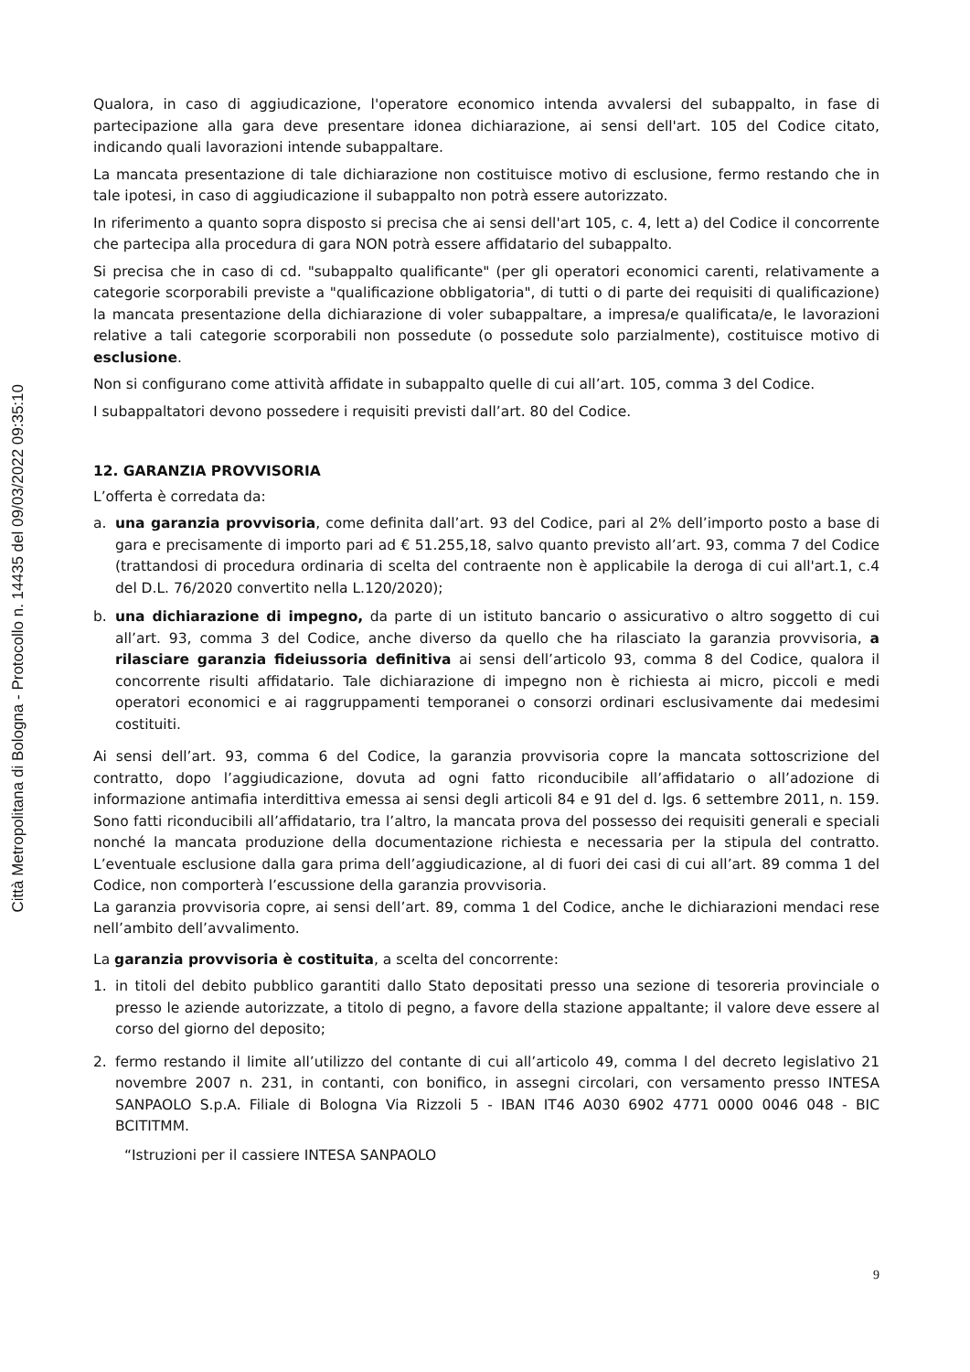Città Metropolitana di Bologna - Protocollo n. 14435 del 09/03/2022 09:35:10
Qualora, in caso di aggiudicazione, l'operatore economico intenda avvalersi del subappalto, in fase di partecipazione alla gara deve presentare idonea dichiarazione, ai sensi dell'art. 105 del Codice citato, indicando quali lavorazioni intende subappaltare.
La mancata presentazione di tale dichiarazione non costituisce motivo di esclusione, fermo restando che in tale ipotesi, in caso di aggiudicazione il subappalto non potrà essere autorizzato.
In riferimento a quanto sopra disposto si precisa che ai sensi dell'art 105, c. 4, lett a) del Codice il concorrente che partecipa alla procedura di gara NON potrà essere affidatario del subappalto.
Si precisa che in caso di cd. "subappalto qualificante" (per gli operatori economici carenti, relativamente a categorie scorporabili previste a "qualificazione obbligatoria", di tutti o di parte dei requisiti di qualificazione) la mancata presentazione della dichiarazione di voler subappaltare, a impresa/e qualificata/e, le lavorazioni relative a tali categorie scorporabili non possedute (o possedute solo parzialmente), costituisce motivo di esclusione.
Non si configurano come attività affidate in subappalto quelle di cui all’art. 105, comma 3 del Codice.
I subappaltatori devono possedere i requisiti previsti dall’art. 80 del Codice.
12. GARANZIA PROVVISORIA
L’offerta è corredata da:
a. una garanzia provvisoria, come definita dall’art. 93 del Codice, pari al 2% dell’importo posto a base di gara e precisamente di importo pari ad € 51.255,18, salvo quanto previsto all’art. 93, comma 7 del Codice (trattandosi di procedura ordinaria di scelta del contraente non è applicabile la deroga di cui all'art.1, c.4 del D.L. 76/2020 convertito nella L.120/2020);
b. una dichiarazione di impegno, da parte di un istituto bancario o assicurativo o altro soggetto di cui all’art. 93, comma 3 del Codice, anche diverso da quello che ha rilasciato la garanzia provvisoria, a rilasciare garanzia fideiussoria definitiva ai sensi dell’articolo 93, comma 8 del Codice, qualora il concorrente risulti affidatario. Tale dichiarazione di impegno non è richiesta ai micro, piccoli e medi operatori economici e ai raggruppamenti temporanei o consorzi ordinari esclusivamente dai medesimi costituiti.
Ai sensi dell’art. 93, comma 6 del Codice, la garanzia provvisoria copre la mancata sottoscrizione del contratto, dopo l’aggiudicazione, dovuta ad ogni fatto riconducibile all’affidatario o all’adozione di informazione antimafia interdittiva emessa ai sensi degli articoli 84 e 91 del d. lgs. 6 settembre 2011, n. 159. Sono fatti riconducibili all’affidatario, tra l’altro, la mancata prova del possesso dei requisiti generali e speciali nonché la mancata produzione della documentazione richiesta e necessaria per la stipula del contratto. L’eventuale esclusione dalla gara prima dell’aggiudicazione, al di fuori dei casi di cui all’art. 89 comma 1 del Codice, non comporterà l’escussione della garanzia provvisoria.
La garanzia provvisoria copre, ai sensi dell’art. 89, comma 1 del Codice, anche le dichiarazioni mendaci rese nell’ambito dell’avvalimento.
La garanzia provvisoria è costituita, a scelta del concorrente:
1. in titoli del debito pubblico garantiti dallo Stato depositati presso una sezione di tesoreria provinciale o presso le aziende autorizzate, a titolo di pegno, a favore della stazione appaltante; il valore deve essere al corso del giorno del deposito;
2. fermo restando il limite all’utilizzo del contante di cui all’articolo 49, comma l del decreto legislativo 21 novembre 2007 n. 231, in contanti, con bonifico, in assegni circolari, con versamento presso INTESA SANPAOLO S.p.A. Filiale di Bologna Via Rizzoli 5 - IBAN IT46 A030 6902 4771 0000 0046 048 - BIC BCITITMM.
“Istruzioni per il cassiere INTESA SANPAOLO
9